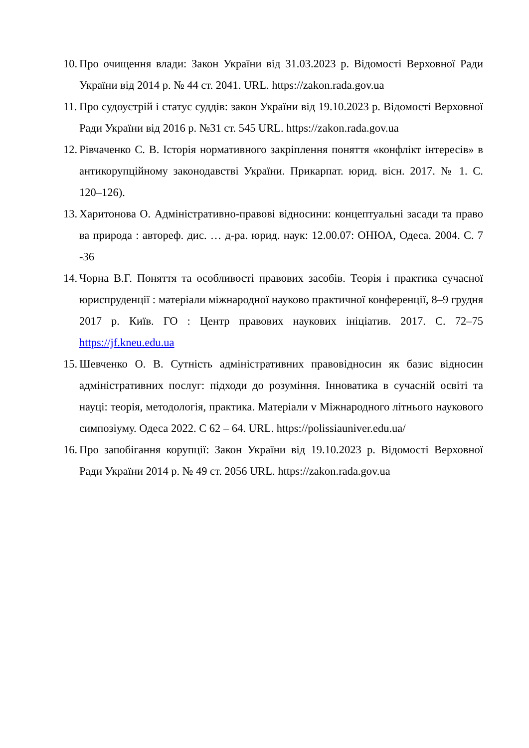10. Про очищення влади: Закон України від 31.03.2023 р. Відомості Верховної Ради України від 2014 р. № 44 ст. 2041. URL. https://zakon.rada.gov.ua
11. Про судоустрій і статус суддів: закон України від 19.10.2023 р. Відомості Верховної Ради України від 2016 р. №31 ст. 545 URL. https://zakon.rada.gov.ua
12. Рівчаченко С. В. Історія нормативного закріплення поняття «конфлікт інтересів» в антикорупційному законодавстві України. Прикарпат. юрид. вісн. 2017. № 1. С. 120–126).
13. Харитонова О. Адміністративно-правові відносини: концептуальні засади та право ва природа : автореф. дис. … д-ра. юрид. наук: 12.00.07: ОНЮА, Одеса. 2004. С. 7 -36
14. Чорна В.Г. Поняття та особливості правових засобів. Теорія і практика сучасної юриспруденції : матеріали міжнародної науково практичної конференції, 8–9 грудня 2017 р. Київ. ГО : Центр правових наукових ініціатив. 2017. С. 72–75 https://jf.kneu.edu.ua
15. Шевченко О. В. Сутність адміністративних правовідносин як базис відносин адміністративних послуг: підходи до розуміння. Інноватика в сучасній освіті та науці: теорія, методологія, практика. Матеріали v Міжнародного літнього наукового симпозіуму. Одеса 2022. С 62 – 64. URL. https://polissiauniver.edu.ua/
16. Про запобігання корупції: Закон України від 19.10.2023 р. Відомості Верховної Ради України 2014 р. № 49 ст. 2056 URL. https://zakon.rada.gov.ua